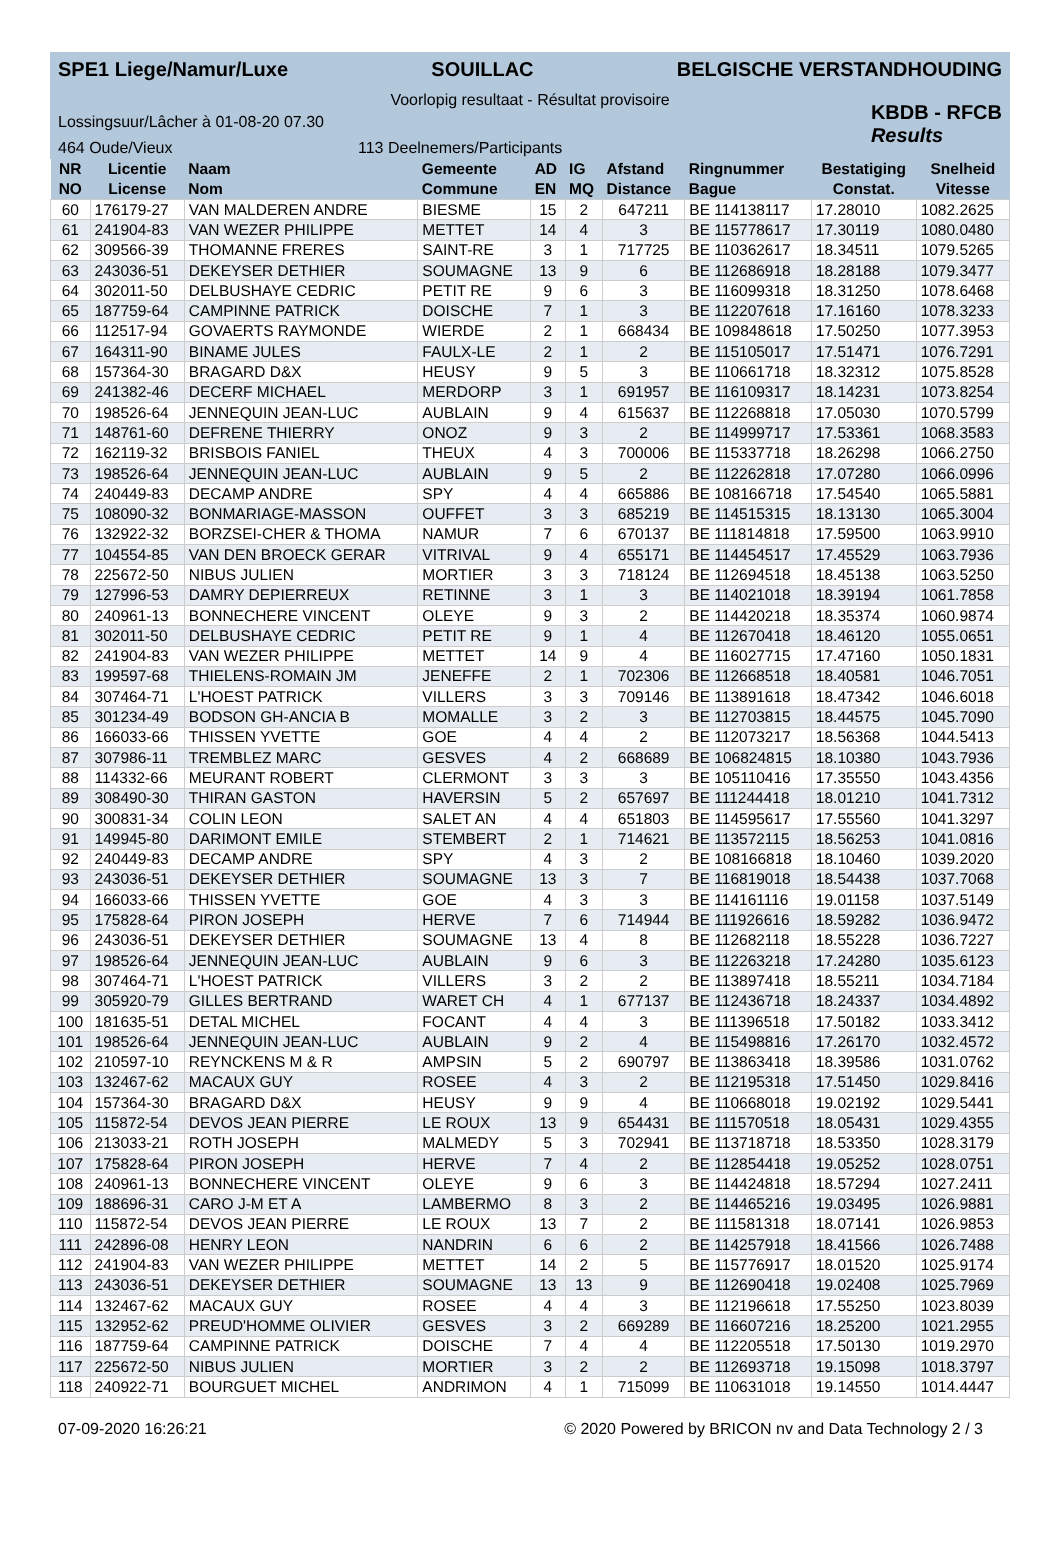SPE1 Liege/Namur/Luxe SOUILLAC BELGISCHE VERSTANDHOUDING
Voorlopig resultaat - Résultat provisoire
Lossingsuur/Lâcher à 01-08-20 07.30
KBDB - RFCB
Results
464 Oude/Vieux 113 Deelnemers/Participants
| NR | Licentie | Naam | Gemeente | AD | IG | Afstand | Ringnummer | Bestatiging | Snelheid |
| --- | --- | --- | --- | --- | --- | --- | --- | --- | --- |
| NO | License | Nom | Commune | EN | MQ | Distance | Bague | Constat. | Vitesse |
| 60 | 176179-27 | VAN MALDEREN ANDRE | BIESME | 15 | 2 | 647211 | BE 114138117 | 17.28010 | 1082.2625 |
| 61 | 241904-83 | VAN WEZER PHILIPPE | METTET | 14 | 4 | 3 | BE 115778617 | 17.30119 | 1080.0480 |
| 62 | 309566-39 | THOMANNE FRERES | SAINT-RE | 3 | 1 | 717725 | BE 110362617 | 18.34511 | 1079.5265 |
| 63 | 243036-51 | DEKEYSER DETHIER | SOUMAGNE | 13 | 9 | 6 | BE 112686918 | 18.28188 | 1079.3477 |
| 64 | 302011-50 | DELBUSHAYE CEDRIC | PETIT RE | 9 | 6 | 3 | BE 116099318 | 18.31250 | 1078.6468 |
| 65 | 187759-64 | CAMPINNE PATRICK | DOISCHE | 7 | 1 | 3 | BE 112207618 | 17.16160 | 1078.3233 |
| 66 | 112517-94 | GOVAERTS RAYMONDE | WIERDE | 2 | 1 | 668434 | BE 109848618 | 17.50250 | 1077.3953 |
| 67 | 164311-90 | BINAME JULES | FAULX-LE | 2 | 1 | 2 | BE 115105017 | 17.51471 | 1076.7291 |
| 68 | 157364-30 | BRAGARD D&X | HEUSY | 9 | 5 | 3 | BE 110661718 | 18.32312 | 1075.8528 |
| 69 | 241382-46 | DECERF MICHAEL | MERDORP | 3 | 1 | 691957 | BE 116109317 | 18.14231 | 1073.8254 |
| 70 | 198526-64 | JENNEQUIN JEAN-LUC | AUBLAIN | 9 | 4 | 615637 | BE 112268818 | 17.05030 | 1070.5799 |
| 71 | 148761-60 | DEFRENE THIERRY | ONOZ | 9 | 3 | 2 | BE 114999717 | 17.53361 | 1068.3583 |
| 72 | 162119-32 | BRISBOIS FANIEL | THEUX | 4 | 3 | 700006 | BE 115337718 | 18.26298 | 1066.2750 |
| 73 | 198526-64 | JENNEQUIN JEAN-LUC | AUBLAIN | 9 | 5 | 2 | BE 112262818 | 17.07280 | 1066.0996 |
| 74 | 240449-83 | DECAMP ANDRE | SPY | 4 | 4 | 665886 | BE 108166718 | 17.54540 | 1065.5881 |
| 75 | 108090-32 | BONMARIAGE-MASSON | OUFFET | 3 | 3 | 685219 | BE 114515315 | 18.13130 | 1065.3004 |
| 76 | 132922-32 | BORZSEI-CHER & THOMA | NAMUR | 7 | 6 | 670137 | BE 111814818 | 17.59500 | 1063.9910 |
| 77 | 104554-85 | VAN DEN BROECK GERAR | VITRIVAL | 9 | 4 | 655171 | BE 114454517 | 17.45529 | 1063.7936 |
| 78 | 225672-50 | NIBUS JULIEN | MORTIER | 3 | 3 | 718124 | BE 112694518 | 18.45138 | 1063.5250 |
| 79 | 127996-53 | DAMRY DEPIERREUX | RETINNE | 3 | 1 | 3 | BE 114021018 | 18.39194 | 1061.7858 |
| 80 | 240961-13 | BONNECHERE VINCENT | OLEYE | 9 | 3 | 2 | BE 114420218 | 18.35374 | 1060.9874 |
| 81 | 302011-50 | DELBUSHAYE CEDRIC | PETIT RE | 9 | 1 | 4 | BE 112670418 | 18.46120 | 1055.0651 |
| 82 | 241904-83 | VAN WEZER PHILIPPE | METTET | 14 | 9 | 4 | BE 116027715 | 17.47160 | 1050.1831 |
| 83 | 199597-68 | THIELENS-ROMAIN JM | JENEFFE | 2 | 1 | 702306 | BE 112668518 | 18.40581 | 1046.7051 |
| 84 | 307464-71 | L'HOEST PATRICK | VILLERS | 3 | 3 | 709146 | BE 113891618 | 18.47342 | 1046.6018 |
| 85 | 301234-49 | BODSON GH-ANCIA B | MOMALLE | 3 | 2 | 3 | BE 112703815 | 18.44575 | 1045.7090 |
| 86 | 166033-66 | THISSEN YVETTE | GOE | 4 | 4 | 2 | BE 112073217 | 18.56368 | 1044.5413 |
| 87 | 307986-11 | TREMBLEZ MARC | GESVES | 4 | 2 | 668689 | BE 106824815 | 18.10380 | 1043.7936 |
| 88 | 114332-66 | MEURANT ROBERT | CLERMONT | 3 | 3 | 3 | BE 105110416 | 17.35550 | 1043.4356 |
| 89 | 308490-30 | THIRAN GASTON | HAVERSIN | 5 | 2 | 657697 | BE 111244418 | 18.01210 | 1041.7312 |
| 90 | 300831-34 | COLIN LEON | SALET AN | 4 | 4 | 651803 | BE 114595617 | 17.55560 | 1041.3297 |
| 91 | 149945-80 | DARIMONT EMILE | STEMBERT | 2 | 1 | 714621 | BE 113572115 | 18.56253 | 1041.0816 |
| 92 | 240449-83 | DECAMP ANDRE | SPY | 4 | 3 | 2 | BE 108166818 | 18.10460 | 1039.2020 |
| 93 | 243036-51 | DEKEYSER DETHIER | SOUMAGNE | 13 | 3 | 7 | BE 116819018 | 18.54438 | 1037.7068 |
| 94 | 166033-66 | THISSEN YVETTE | GOE | 4 | 3 | 3 | BE 114161116 | 19.01158 | 1037.5149 |
| 95 | 175828-64 | PIRON JOSEPH | HERVE | 7 | 6 | 714944 | BE 111926616 | 18.59282 | 1036.9472 |
| 96 | 243036-51 | DEKEYSER DETHIER | SOUMAGNE | 13 | 4 | 8 | BE 112682118 | 18.55228 | 1036.7227 |
| 97 | 198526-64 | JENNEQUIN JEAN-LUC | AUBLAIN | 9 | 6 | 3 | BE 112263218 | 17.24280 | 1035.6123 |
| 98 | 307464-71 | L'HOEST PATRICK | VILLERS | 3 | 2 | 2 | BE 113897418 | 18.55211 | 1034.7184 |
| 99 | 305920-79 | GILLES BERTRAND | WARET CH | 4 | 1 | 677137 | BE 112436718 | 18.24337 | 1034.4892 |
| 100 | 181635-51 | DETAL MICHEL | FOCANT | 4 | 4 | 3 | BE 111396518 | 17.50182 | 1033.3412 |
| 101 | 198526-64 | JENNEQUIN JEAN-LUC | AUBLAIN | 9 | 2 | 4 | BE 115498816 | 17.26170 | 1032.4572 |
| 102 | 210597-10 | REYNCKENS M & R | AMPSIN | 5 | 2 | 690797 | BE 113863418 | 18.39586 | 1031.0762 |
| 103 | 132467-62 | MACAUX GUY | ROSEE | 4 | 3 | 2 | BE 112195318 | 17.51450 | 1029.8416 |
| 104 | 157364-30 | BRAGARD D&X | HEUSY | 9 | 9 | 4 | BE 110668018 | 19.02192 | 1029.5441 |
| 105 | 115872-54 | DEVOS JEAN PIERRE | LE ROUX | 13 | 9 | 654431 | BE 111570518 | 18.05431 | 1029.4355 |
| 106 | 213033-21 | ROTH JOSEPH | MALMEDY | 5 | 3 | 702941 | BE 113718718 | 18.53350 | 1028.3179 |
| 107 | 175828-64 | PIRON JOSEPH | HERVE | 7 | 4 | 2 | BE 112854418 | 19.05252 | 1028.0751 |
| 108 | 240961-13 | BONNECHERE VINCENT | OLEYE | 9 | 6 | 3 | BE 114424818 | 18.57294 | 1027.2411 |
| 109 | 188696-31 | CARO J-M ET A | LAMBERMO | 8 | 3 | 2 | BE 114465216 | 19.03495 | 1026.9881 |
| 110 | 115872-54 | DEVOS JEAN PIERRE | LE ROUX | 13 | 7 | 2 | BE 111581318 | 18.07141 | 1026.9853 |
| 111 | 242896-08 | HENRY LEON | NANDRIN | 6 | 6 | 2 | BE 114257918 | 18.41566 | 1026.7488 |
| 112 | 241904-83 | VAN WEZER PHILIPPE | METTET | 14 | 2 | 5 | BE 115776917 | 18.01520 | 1025.9174 |
| 113 | 243036-51 | DEKEYSER DETHIER | SOUMAGNE | 13 | 13 | 9 | BE 112690418 | 19.02408 | 1025.7969 |
| 114 | 132467-62 | MACAUX GUY | ROSEE | 4 | 4 | 3 | BE 112196618 | 17.55250 | 1023.8039 |
| 115 | 132952-62 | PREUD'HOMME OLIVIER | GESVES | 3 | 2 | 669289 | BE 116607216 | 18.25200 | 1021.2955 |
| 116 | 187759-64 | CAMPINNE PATRICK | DOISCHE | 7 | 4 | 4 | BE 112205518 | 17.50130 | 1019.2970 |
| 117 | 225672-50 | NIBUS JULIEN | MORTIER | 3 | 2 | 2 | BE 112693718 | 19.15098 | 1018.3797 |
| 118 | 240922-71 | BOURGUET MICHEL | ANDRIMON | 4 | 1 | 715099 | BE 110631018 | 19.14550 | 1014.4447 |
07-09-2020 16:26:21 © 2020 Powered by BRICON nv and Data Technology 2 / 3